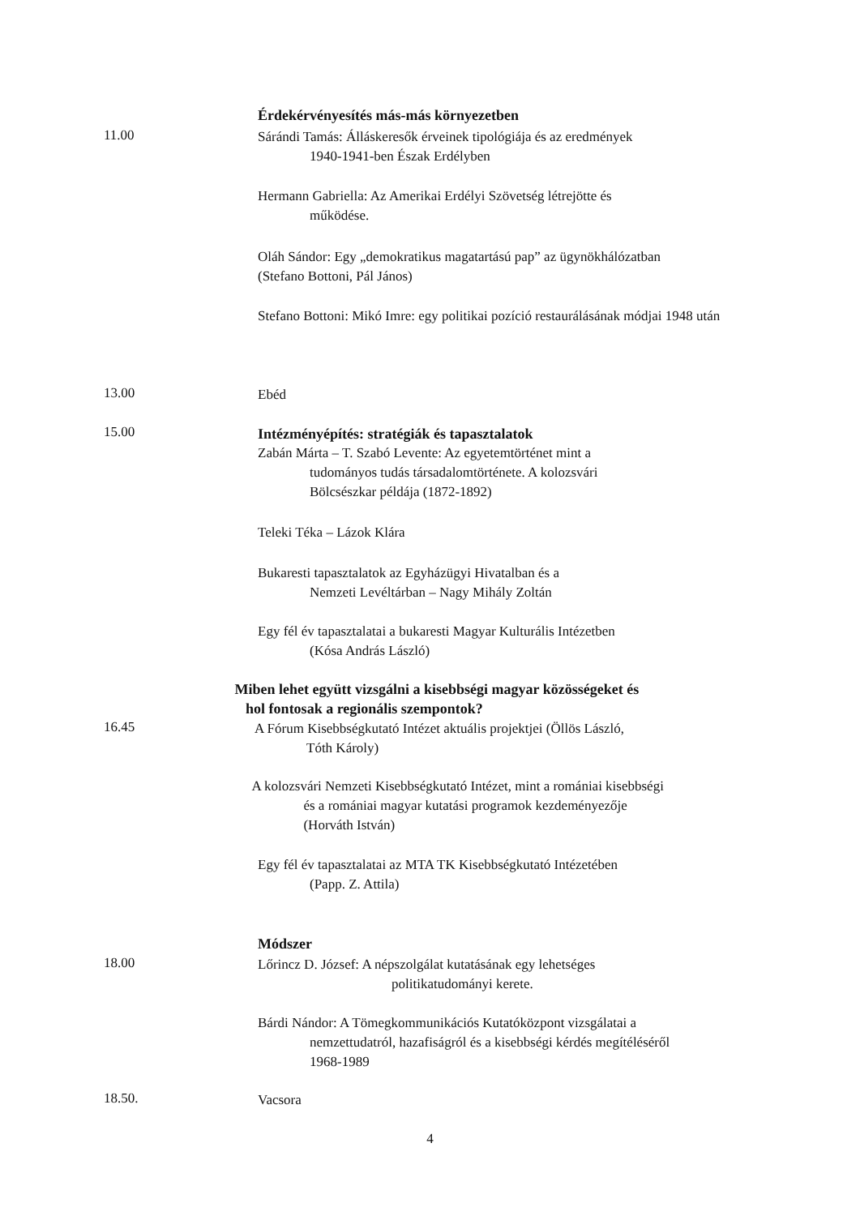Érdekérvényesítés más-más környezetben
11.00
Sárándi Tamás: Álláskeresők érveinek tipológiája és az eredmények
1940-1941-ben Észak Erdélyben
Hermann Gabriella: Az Amerikai Erdélyi Szövetség létrejötte és
működése.
Oláh Sándor: Egy „demokratikus magatartású pap” az ügynökhálózatban
(Stefano Bottoni, Pál János)
Stefano Bottoni: Mikó Imre: egy politikai pozíció restaurálásának módjai 1948 után
13.00
Ebéd
15.00
Intézményépítés: stratégiák és tapasztalatok
Zabán Márta – T. Szabó Levente: Az egyetemtörténet mint a
tudományos tudás társadalomtörténete. A kolozsvári
Bölcsészkar példája (1872-1892)
Teleki Téka – Lázok Klára
Bukaresti tapasztalatok az Egyházügyi Hivatalban és a
Nemzeti Levéltárban – Nagy Mihály Zoltán
Egy fél év tapasztalatai a bukaresti Magyar Kulturális Intézetben
(Kósa András László)
Miben lehet együtt vizsgálni a kisebbségi magyar közösségeket és
hol fontosak a regionális szempontok?
16.45
A Fórum Kisebbségkutató Intézet aktuális projektjei (Öllös László,
Tóth Károly)
A kolozsvári Nemzeti Kisebbségkutató Intézet, mint a romániai kisebbségi
és a romániai magyar kutatási programok kezdeményezője
(Horváth István)
Egy fél év tapasztalatai az MTA TK Kisebbségkutató Intézetében
(Papp. Z. Attila)
Módszer
18.00
Lőrincz D. József: A népszolgálat kutatásának egy lehetséges
politikatudományi kerete.
Bárdi Nándor: A Tömegkommunikációs Kutatóközpont vizsgálatai a
nemzettudatról, hazafiságról és a kisebbségi kérdés megítéléséről
1968-1989
18.50.
Vacsora
4